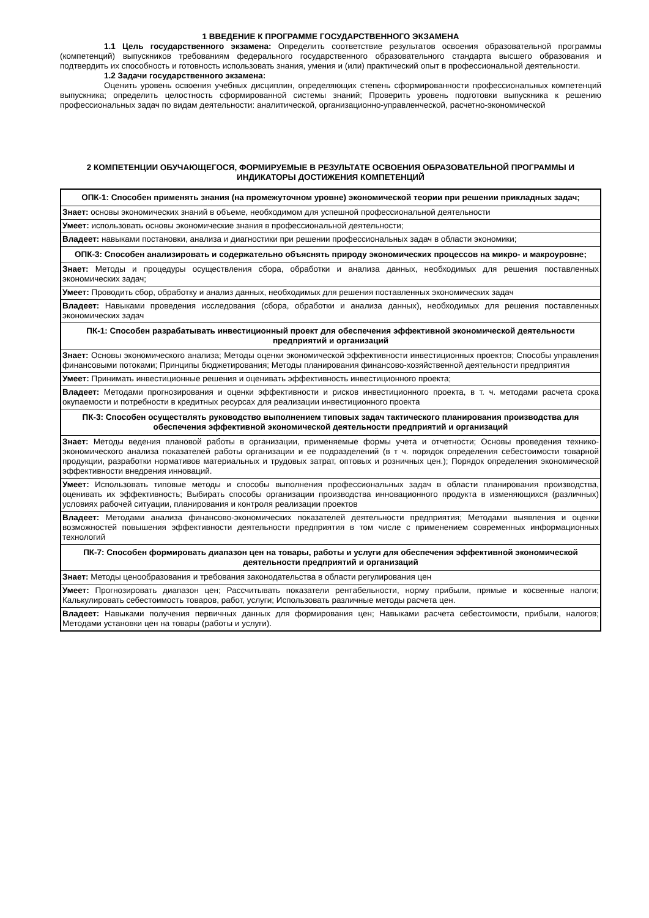1 ВВЕДЕНИЕ К ПРОГРАММЕ ГОСУДАРСТВЕННОГО ЭКЗАМЕНА
1.1 Цель государственного экзамена: Определить соответствие результатов освоения образовательной программы (компетенций) выпускников требованиям федерального государственного образовательного стандарта высшего образования и подтвердить их способность и готовность использовать знания, умения и (или) практический опыт в профессиональной деятельности.
1.2 Задачи государственного экзамена:
Оценить уровень освоения учебных дисциплин, определяющих степень сформированности профессиональных компетенций выпускника; определить целостность сформированной системы знаний; Проверить уровень подготовки выпускника к решению профессиональных задач по видам деятельности: аналитической, организационно-управленческой, расчетно-экономической
2 КОМПЕТЕНЦИИ ОБУЧАЮЩЕГОСЯ, ФОРМИРУЕМЫЕ В РЕЗУЛЬТАТЕ ОСВОЕНИЯ ОБРАЗОВАТЕЛЬНОЙ ПРОГРАММЫ И ИНДИКАТОРЫ ДОСТИЖЕНИЯ КОМПЕТЕНЦИЙ
| ОПК-1: Способен применять знания (на промежуточном уровне) экономической теории при решении прикладных задач; |
| Знает: основы экономических знаний в объеме, необходимом для успешной профессиональной деятельности |
| Умеет: использовать основы экономические знания в профессиональной деятельности; |
| Владеет: навыками постановки, анализа и диагностики при решении профессиональных задач в области экономики; |
| ОПК-3: Способен анализировать и содержательно объяснять природу экономических процессов на микро- и макроуровне; |
| Знает: Методы и процедуры осуществления сбора, обработки и анализа данных, необходимых для решения поставленных экономических задач; |
| Умеет: Проводить сбор, обработку и анализ данных, необходимых для решения поставленных экономических задач |
| Владеет: Навыками проведения исследования (сбора, обработки и анализа данных), необходимых для решения поставленных экономических задач |
| ПК-1: Способен разрабатывать инвестиционный проект для обеспечения эффективной экономической деятельности предприятий и организаций |
| Знает: Основы экономического анализа; Методы оценки экономической эффективности инвестиционных проектов; Способы управления финансовыми потоками; Принципы бюджетирования; Методы планирования финансово-хозяйственной деятельности предприятия |
| Умеет: Принимать инвестиционные решения и оценивать эффективность инвестиционного проекта; |
| Владеет: Методами прогнозирования и оценки эффективности и рисков инвестиционного проекта, в т. ч. методами расчета срока окупаемости и потребности в кредитных ресурсах для реализации инвестиционного проекта |
| ПК-3: Способен осуществлять руководство выполнением типовых задач тактического планирования производства для обеспечения эффективной экономической деятельности предприятий и организаций |
| Знает: Методы ведения плановой работы в организации, применяемые формы учета и отчетности; Основы проведения технико-экономического анализа показателей работы организации и ее подразделений (в т ч. порядок определения себестоимости товарной продукции, разработки нормативов материальных и трудовых затрат, оптовых и розничных цен.); Порядок определения экономической эффективности внедрения инноваций. |
| Умеет: Использовать типовые методы и способы выполнения профессиональных задач в области планирования производства, оценивать их эффективность; Выбирать способы организации производства инновационного продукта в изменяющихся (различных) условиях рабочей ситуации, планирования и контроля реализации проектов |
| Владеет: Методами анализа финансово-экономических показателей деятельности предприятия; Методами выявления и оценки возможностей повышения эффективности деятельности предприятия в том числе с применением современных информационных технологий |
| ПК-7: Способен формировать диапазон цен на товары, работы и услуги для обеспечения эффективной экономической деятельности предприятий и организаций |
| Знает: Методы ценообразования и требования законодательства в области регулирования цен |
| Умеет: Прогнозировать диапазон цен; Рассчитывать показатели рентабельности, норму прибыли, прямые и косвенные налоги; Калькулировать себестоимость товаров, работ, услуги; Использовать различные методы расчета цен. |
| Владеет: Навыками получения первичных данных для формирования цен; Навыками расчета себестоимости, прибыли, налогов; Методами установки цен на товары (работы и услуги). |